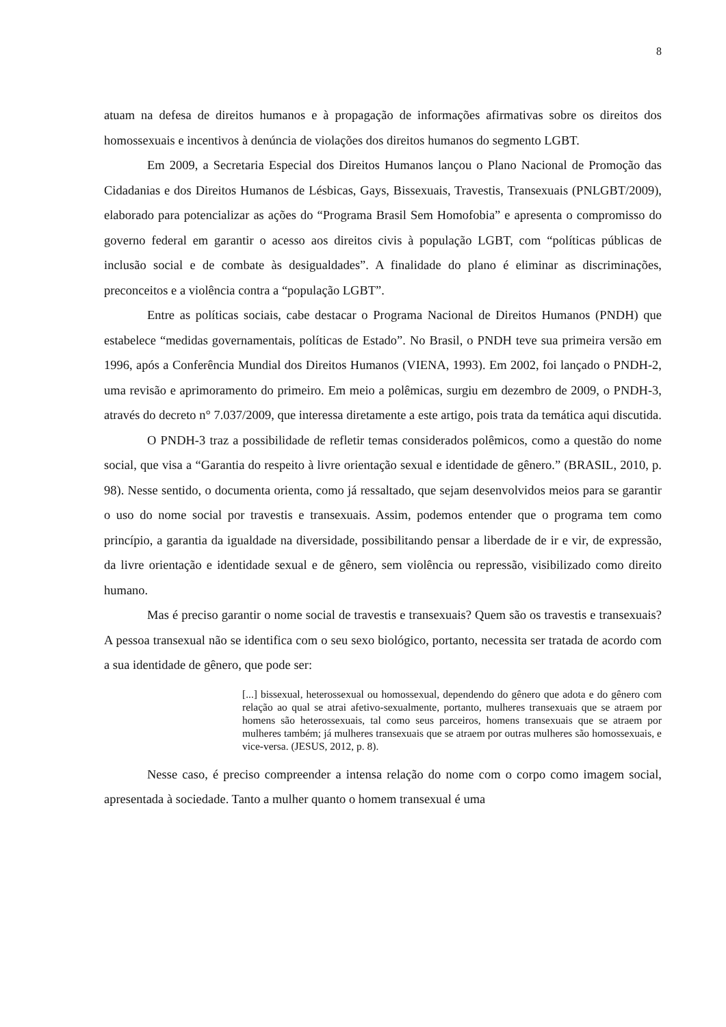8
atuam na defesa de direitos humanos e à propagação de informações afirmativas sobre os direitos dos homossexuais e incentivos à denúncia de violações dos direitos humanos do segmento LGBT.
Em 2009, a Secretaria Especial dos Direitos Humanos lançou o Plano Nacional de Promoção das Cidadanias e dos Direitos Humanos de Lésbicas, Gays, Bissexuais, Travestis, Transexuais (PNLGBT/2009), elaborado para potencializar as ações do “Programa Brasil Sem Homofobia” e apresenta o compromisso do governo federal em garantir o acesso aos direitos civis à população LGBT, com “políticas públicas de inclusão social e de combate às desigualdades”. A finalidade do plano é eliminar as discriminações, preconceitos e a violência contra a “população LGBT”.
Entre as políticas sociais, cabe destacar o Programa Nacional de Direitos Humanos (PNDH) que estabelece “medidas governamentais, políticas de Estado”. No Brasil, o PNDH teve sua primeira versão em 1996, após a Conferência Mundial dos Direitos Humanos (VIENA, 1993). Em 2002, foi lançado o PNDH-2, uma revisão e aprimoramento do primeiro. Em meio a polêmicas, surgiu em dezembro de 2009, o PNDH-3, através do decreto n° 7.037/2009, que interessa diretamente a este artigo, pois trata da temática aqui discutida.
O PNDH-3 traz a possibilidade de refletir temas considerados polêmicos, como a questão do nome social, que visa a “Garantia do respeito à livre orientação sexual e identidade de gênero.” (BRASIL, 2010, p. 98). Nesse sentido, o documenta orienta, como já ressaltado, que sejam desenvolvidos meios para se garantir o uso do nome social por travestis e transexuais. Assim, podemos entender que o programa tem como princípio, a garantia da igualdade na diversidade, possibilitando pensar a liberdade de ir e vir, de expressão, da livre orientação e identidade sexual e de gênero, sem violência ou repressão, visibilizado como direito humano.
Mas é preciso garantir o nome social de travestis e transexuais? Quem são os travestis e transexuais? A pessoa transexual não se identifica com o seu sexo biológico, portanto, necessita ser tratada de acordo com a sua identidade de gênero, que pode ser:
[...] bissexual, heterossexual ou homossexual, dependendo do gênero que adota e do gênero com relação ao qual se atrai afetivo-sexualmente, portanto, mulheres transexuais que se atraem por homens são heterossexuais, tal como seus parceiros, homens transexuais que se atraem por mulheres também; já mulheres transexuais que se atraem por outras mulheres são homossexuais, e vice-versa. (JESUS, 2012, p. 8).
Nesse caso, é preciso compreender a intensa relação do nome com o corpo como imagem social, apresentada à sociedade. Tanto a mulher quanto o homem transexual é uma